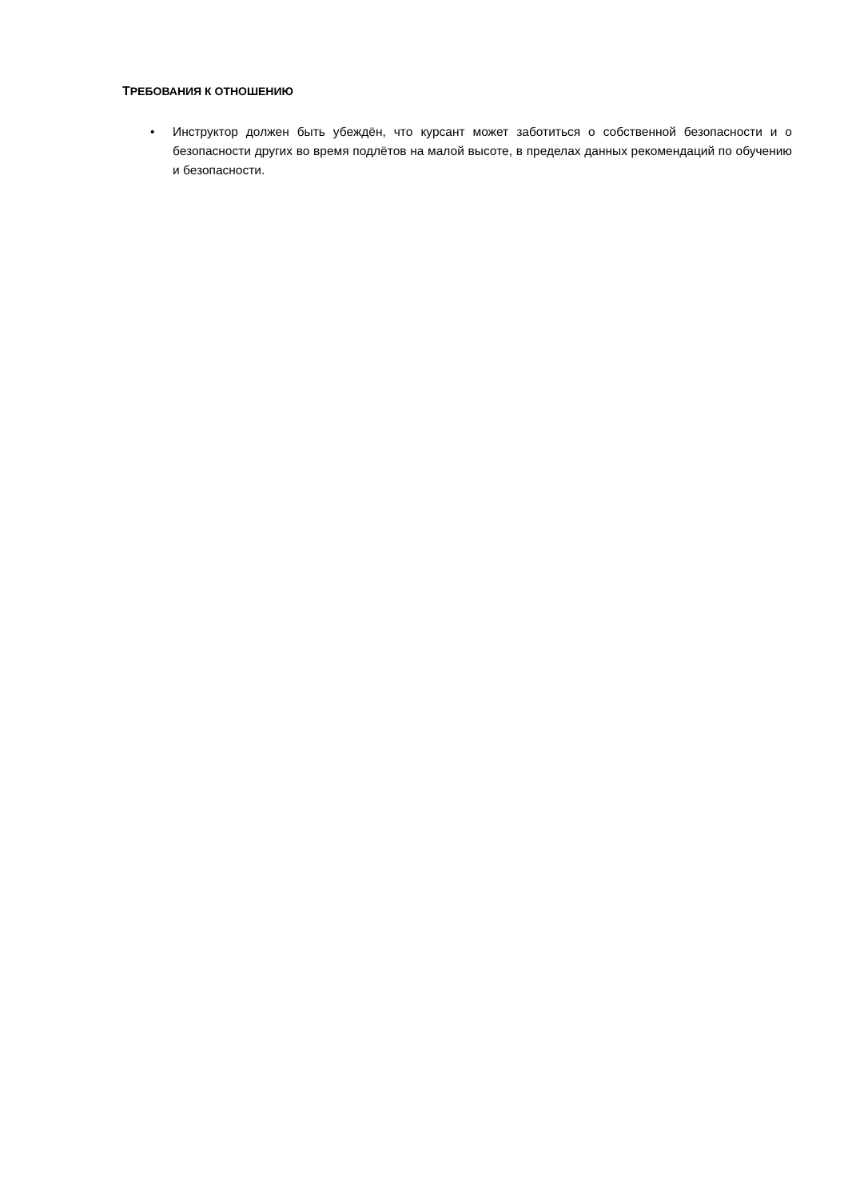ТРЕБОВАНИЯ К ОТНОШЕНИЮ
• Инструктор должен быть убеждён, что курсант может заботиться о собственной безопасности и о безопасности других во время подлётов на малой высоте, в пределах данных рекомендаций по обучению и безопасности.